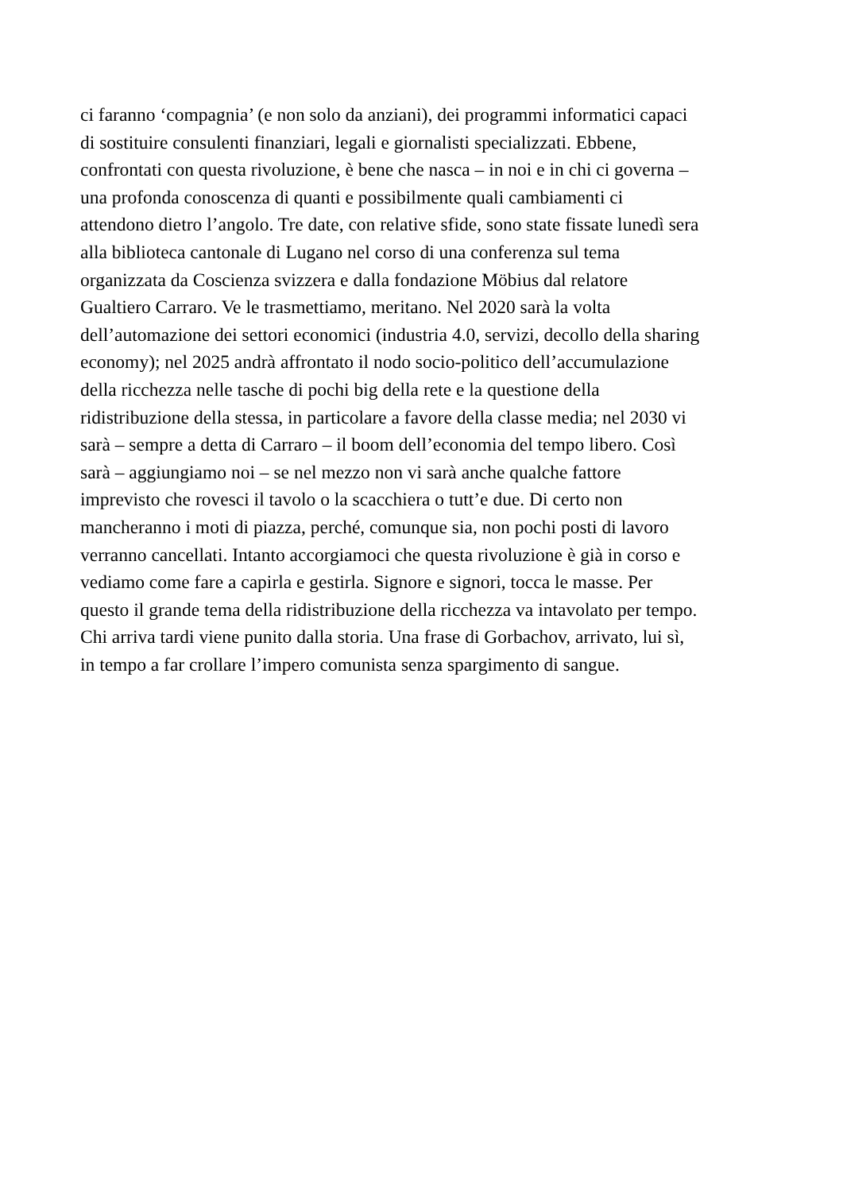ci faranno ‘compagnia’ (e non solo da anziani), dei programmi informatici capaci
di sostituire consulenti finanziari, legali e giornalisti specializzati. Ebbene,
confrontati con questa rivoluzione, è bene che nasca – in noi e in chi ci governa –
una profonda conoscenza di quanti e possibilmente quali cambiamenti ci
attendono dietro l’angolo. Tre date, con relative sfide, sono state fissate lunedì sera
alla biblioteca cantonale di Lugano nel corso di una conferenza sul tema
organizzata da Coscienza svizzera e dalla fondazione Möbius dal relatore
Gualtiero Carraro. Ve le trasmettiamo, meritano. Nel 2020 sarà la volta
dell’automazione dei settori economici (industria 4.0, servizi, decollo della sharing
economy); nel 2025 andrà affrontato il nodo socio-politico dell’accumulazione
della ricchezza nelle tasche di pochi big della rete e la questione della
ridistribuzione della stessa, in particolare a favore della classe media; nel 2030 vi
sarà – sempre a detta di Carraro – il boom dell’economia del tempo libero. Così
sarà – aggiungiamo noi – se nel mezzo non vi sarà anche qualche fattore
imprevisto che rovesci il tavolo o la scacchiera o tutt’e due. Di certo non
mancheranno i moti di piazza, perché, comunque sia, non pochi posti di lavoro
verranno cancellati. Intanto accorgiamoci che questa rivoluzione è già in corso e
vediamo come fare a capirla e gestirla. Signore e signori, tocca le masse. Per
questo il grande tema della ridistribuzione della ricchezza va intavolato per tempo.
Chi arriva tardi viene punito dalla storia. Una frase di Gorbachov, arrivato, lui sì,
in tempo a far crollare l’impero comunista senza spargimento di sangue.